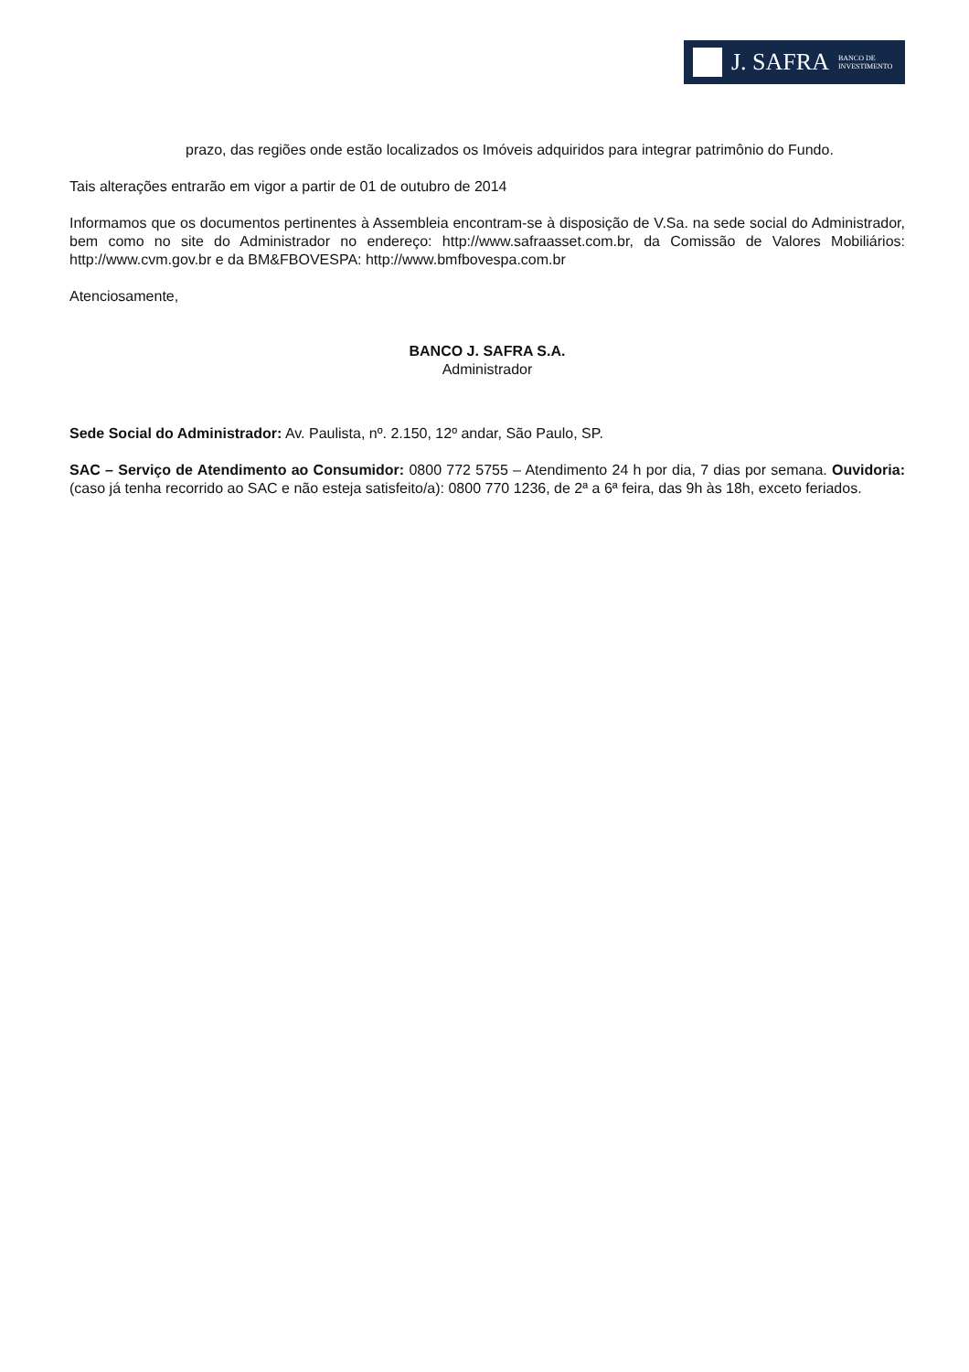J. SAFRA BANCO DE
INVESTIMENTO
prazo, das regiões onde estão localizados os Imóveis adquiridos para integrar patrimônio do Fundo.
Tais alterações entrarão em vigor a partir de 01 de outubro de 2014
Informamos que os documentos pertinentes à Assembleia encontram-se à disposição de V.Sa. na sede social do Administrador, bem como no site do Administrador no endereço: http://www.safraasset.com.br, da Comissão de Valores Mobiliários: http://www.cvm.gov.br e da BM&FBOVESPA: http://www.bmfbovespa.com.br
Atenciosamente,
BANCO J. SAFRA S.A.
Administrador
Sede Social do Administrador: Av. Paulista, nº. 2.150, 12º andar, São Paulo, SP.
SAC – Serviço de Atendimento ao Consumidor: 0800 772 5755 – Atendimento 24 h por dia, 7 dias por semana. Ouvidoria: (caso já tenha recorrido ao SAC e não esteja satisfeito/a): 0800 770 1236, de 2ª a 6ª feira, das 9h às 18h, exceto feriados.